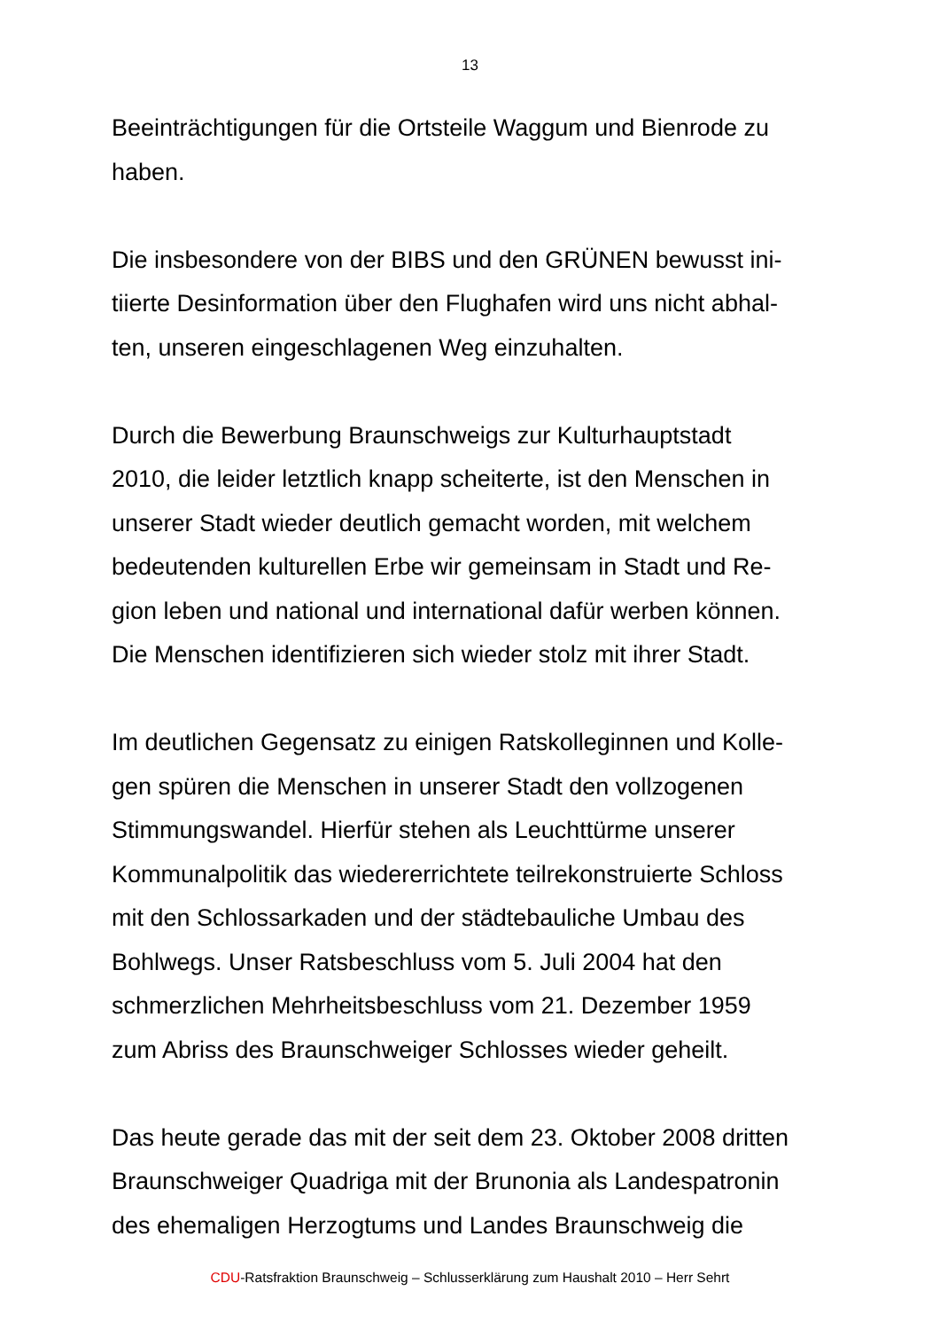13
Beeinträchtigungen für die Ortsteile Waggum und Bienrode zu
haben.
Die insbesondere von der BIBS und den GRÜNEN bewusst ini-
tiierte Desinformation über den Flughafen wird uns nicht abhal-
ten, unseren eingeschlagenen Weg einzuhalten.
Durch die Bewerbung Braunschweigs zur Kulturhauptstadt
2010, die leider letztlich knapp scheiterte, ist den Menschen in
unserer Stadt wieder deutlich gemacht worden, mit welchem
bedeutenden kulturellen Erbe wir gemeinsam in Stadt und Re-
gion leben und national und international dafür werben können.
Die Menschen identifizieren sich wieder stolz mit ihrer Stadt.
Im deutlichen Gegensatz zu einigen Ratskolleginnen und Kolle-
gen spüren die Menschen in unserer Stadt den vollzogenen
Stimmungswandel. Hierfür stehen als Leuchttürme unserer
Kommunalpolitik das wiedererrichtete teilrekonstruierte Schloss
mit den Schlossarkaden und der städtebauliche Umbau des
Bohlwegs. Unser Ratsbeschluss vom 5. Juli 2004 hat den
schmerzlichen Mehrheitsbeschluss vom 21. Dezember 1959
zum Abriss des Braunschweiger Schlosses wieder geheilt.
Das heute gerade das mit der seit dem 23. Oktober 2008 dritten
Braunschweiger Quadriga mit der Brunonia als Landespatronin
des ehemaligen Herzogtums und Landes Braunschweig die
CDU-Ratsfraktion Braunschweig – Schlusserklärung zum Haushalt 2010 – Herr Sehrt